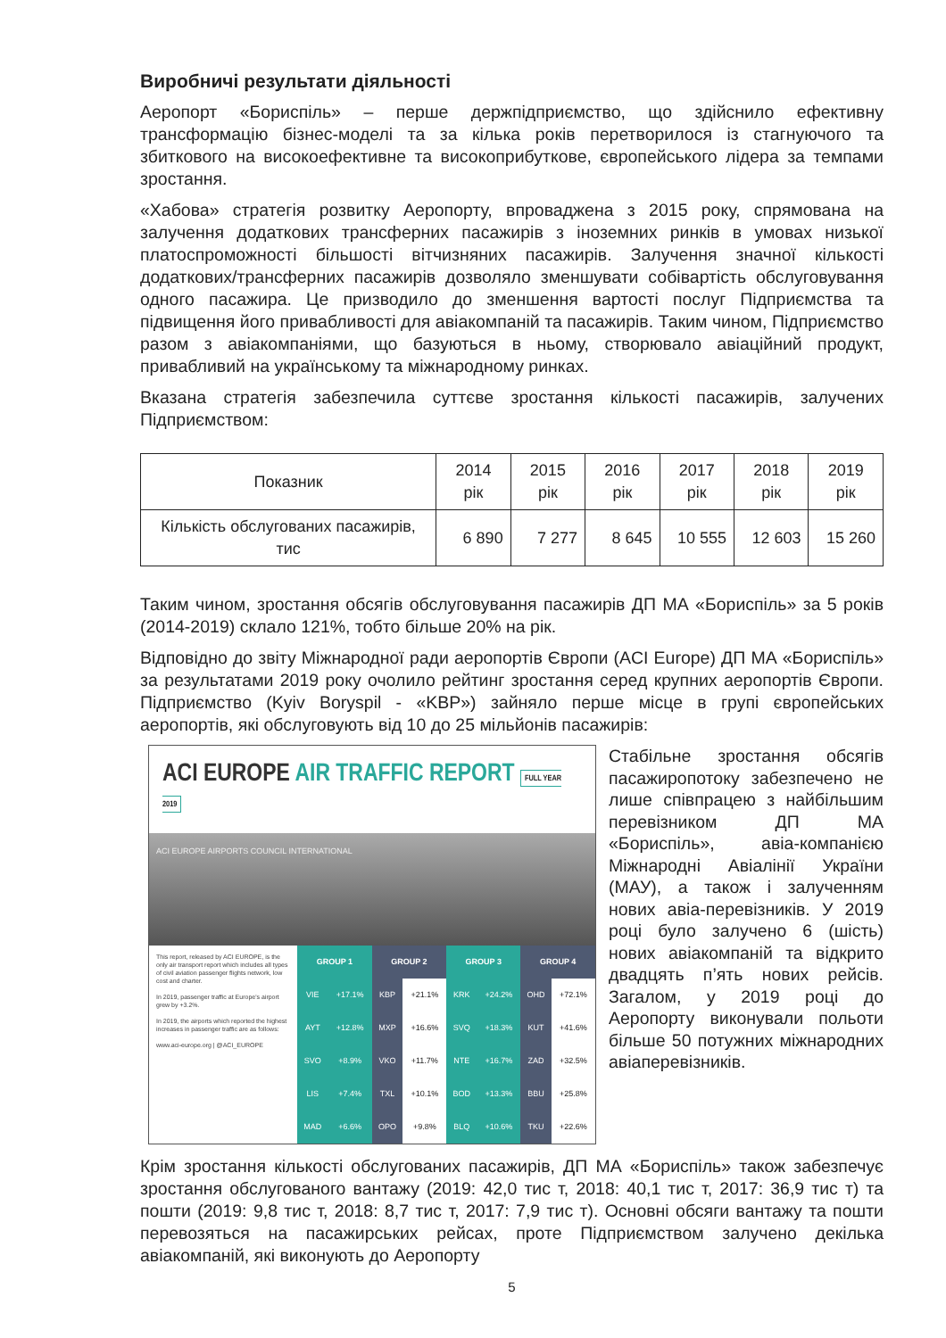Виробничі результати діяльності
Аеропорт «Бориспіль» – перше держпідприємство, що здійснило ефективну трансформацію бізнес-моделі та за кілька років перетворилося із стагнуючого та збиткового на високоефективне та високоприбуткове, європейського лідера за темпами зростання.
«Хабова» стратегія розвитку Аеропорту, впроваджена з 2015 року, спрямована на залучення додаткових трансферних пасажирів з іноземних ринків в умовах низької платоспроможності більшості вітчизняних пасажирів. Залучення значної кількості додаткових/трансферних пасажирів дозволяло зменшувати собівартість обслуговування одного пасажира. Це призводило до зменшення вартості послуг Підприємства та підвищення його привабливості для авіакомпаній та пасажирів. Таким чином, Підприємство разом з авіакомпаніями, що базуються в ньому, створювало авіаційний продукт, привабливий на українському та міжнародному ринках.
Вказана стратегія забезпечила суттєве зростання кількості пасажирів, залучених Підприємством:
| Показник | 2014 рік | 2015 рік | 2016 рік | 2017 рік | 2018 рік | 2019 рік |
| --- | --- | --- | --- | --- | --- | --- |
| Кількість обслугованих пасажирів, тис | 6 890 | 7 277 | 8 645 | 10 555 | 12 603 | 15 260 |
Таким чином, зростання обсягів обслуговування пасажирів ДП МА «Бориспіль» за 5 років (2014-2019) склало 121%, тобто більше 20% на рік.
Відповідно до звіту Міжнародної ради аеропортів Європи (ACI Europe) ДП МА «Бориспіль» за результатами 2019 року очолило рейтинг зростання серед крупних аеропортів Європи. Підприємство (Kyiv Boryspil - «KBP») зайняло перше місце в групі європейських аеропортів, які обслуговують від 10 до 25 мільйонів пасажирів:
ACI EUROPE AIR TRAFFIC REPORT FULL YEAR 2019
ACI EUROPE AIRPORTS COUNCIL INTERNATIONAL
This report, released by ACI EUROPE, is the only air transport report which includes all types of civil aviation passenger flights network, low cost and charter.
In 2019, passenger traffic at Europe's airport grew by +3.2%.
In 2019, the airports which reported the highest increases in passenger traffic are as follows:
www.aci-europe.org | @ACI_EUROPE
| GROUP 1 | | GROUP 2 | | GROUP 3 | | GROUP 4 | |
| --- | --- | --- | --- | --- | --- | --- | --- |
| VIE | +17.1% | KBP | +21.1% | KRK | +24.2% | OHD | +72.1% |
| AYT | +12.8% | MXP | +16.6% | SVQ | +18.3% | KUT | +41.6% |
| SVO | +8.9% | VKO | +11.7% | NTE | +16.7% | ZAD | +32.5% |
| LIS | +7.4% | TXL | +10.1% | BOD | +13.3% | BBU | +25.8% |
| MAD | +6.6% | OPO | +9.8% | BLQ | +10.6% | TKU | +22.6% |
Стабільне зростання обсягів пасажиропотоку забезпечено не лише співпрацею з найбільшим перевізником ДП МА «Бориспіль», авіа-компанією Міжнародні Авіалінії України (МАУ), а також і залученням нових авіа-перевізників. У 2019 році було залучено 6 (шість) нових авіакомпаній та відкрито двадцять п’ять нових рейсів. Загалом, у 2019 році до Аеропорту виконували польоти більше 50 потужних міжнародних авіаперевізників.
Крім зростання кількості обслугованих пасажирів, ДП МА «Бориспіль» також забезпечує зростання обслугованого вантажу (2019: 42,0 тис т, 2018: 40,1 тис т, 2017: 36,9 тис т) та пошти (2019: 9,8 тис т, 2018: 8,7 тис т, 2017: 7,9 тис т). Основні обсяги вантажу та пошти перевозяться на пасажирських рейсах, проте Підприємством залучено декілька авіакомпаній, які виконують до Аеропорту
5